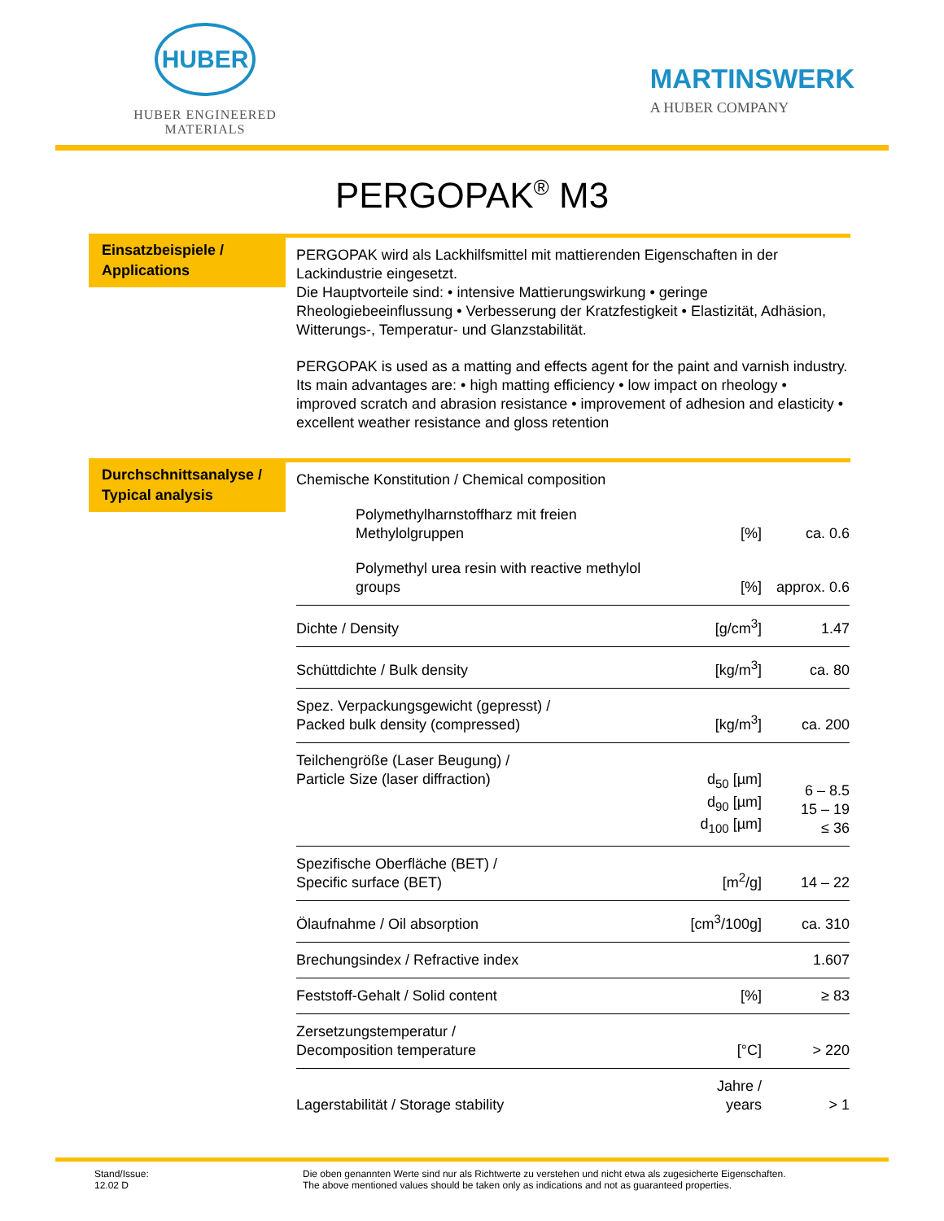HUBER
HUBER ENGINEERED MATERIALS
MARTINSWERK
A HUBER COMPANY
PERGOPAK<sup>®</sup> M3
Einsatzbeispiele /
Applications
PERGOPAK wird als Lackhilfsmittel mit mattierenden Eigenschaften in der Lackindustrie eingesetzt.
Die Hauptvorteile sind: • intensive Mattierungswirkung • geringe Rheologiebeeinflussung • Verbesserung der Kratzfestigkeit • Elastizität, Adhäsion, Witterungs-, Temperatur- und Glanzstabilität.
PERGOPAK is used as a matting and effects agent for the paint and varnish industry. Its main advantages are: • high matting efficiency • low impact on rheology • improved scratch and abrasion resistance • improvement of adhesion and elasticity • excellent weather resistance and gloss retention
Durchschnittsanalyse /
Typical analysis
| Chemische Konstitution / Chemical composition | | |
| Polymethylharnstoffharz mit freien Methylolgruppen | [%] | ca. 0.6 |
| Polymethyl urea resin with reactive methylol groups | [%] | approx. 0.6 |
| Dichte / Density | [g/cm<sup>3</sup>] | 1.47 |
| Schüttdichte / Bulk density | [kg/m<sup>3</sup>] | ca. 80 |
| Spez. Verpackungsgewicht (gepresst) / Packed bulk density (compressed) | [kg/m<sup>3</sup>] | ca. 200 |
| Teilchengröße (Laser Beugung) / Particle Size (laser diffraction) | d<sub>50</sub> [µm] d<sub>90</sub> [µm] d<sub>100</sub> [µm] | 6 – 8.5 15 – 19 ≤ 36 |
| Spezifische Oberfläche (BET) / Specific surface (BET) | [m<sup>2</sup>/g] | 14 – 22 |
| Ölaufnahme / Oil absorption | [cm<sup>3</sup>/100g] | ca. 310 |
| Brechungsindex / Refractive index | | 1.607 |
| Feststoff-Gehalt / Solid content | [%] | ≥ 83 |
| Zersetzungstemperatur / Decomposition temperature | [°C] | > 220 |
| Lagerstabilität / Storage stability | Jahre / years | > 1 |
Stand/Issue:
12.02 D
Die oben genannten Werte sind nur als Richtwerte zu verstehen und nicht etwa als zugesicherte Eigenschaften.
The above mentioned values should be taken only as indications and not as guaranteed properties.